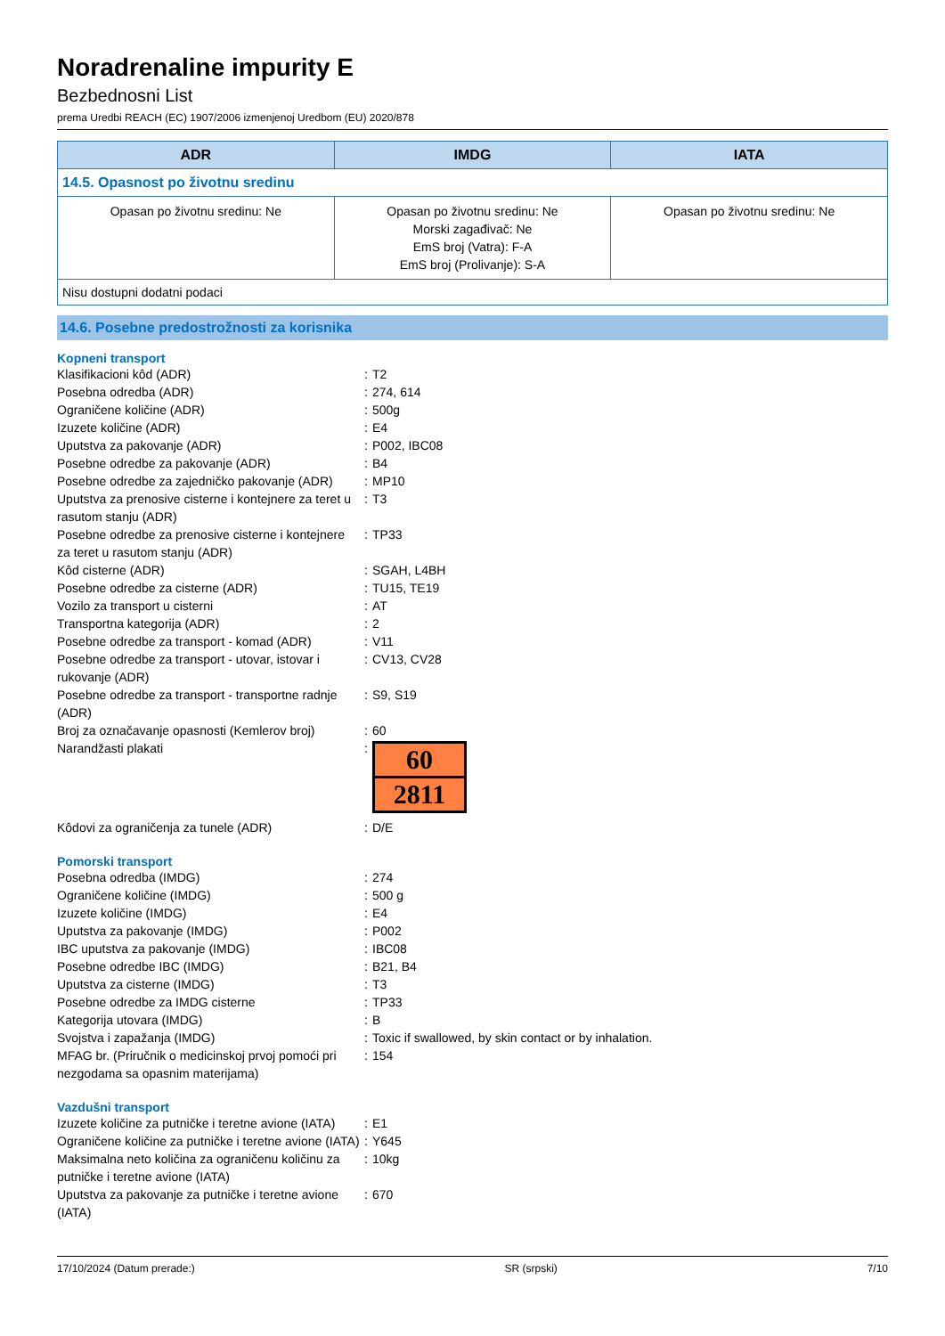Noradrenaline impurity E
Bezbednosni List
prema Uredbi REACH (EC) 1907/2006 izmenjenoj Uredbom (EU) 2020/878
| ADR | IMDG | IATA |
| --- | --- | --- |
| 14.5. Opasnost po životnu sredinu | | |
| Opasan po životnu sredinu: Ne | Opasan po životnu sredinu: Ne Morski zagađivač: Ne EmS broj (Vatra): F-A EmS broj (Prolivanje): S-A | Opasan po životnu sredinu: Ne |
| Nisu dostupni dodatni podaci | | |
14.6. Posebne predostrožnosti za korisnika
Kopneni transport
Klasifikacioni kôd (ADR) : T2
Posebna odredba (ADR) : 274, 614
Ograničene količine (ADR) : 500g
Izuzete količine (ADR) : E4
Uputstva za pakovanje (ADR) : P002, IBC08
Posebne odredbe za pakovanje (ADR) : B4
Posebne odredbe za zajedničko pakovanje (ADR)
: MP10
Uputstva za prenosive cisterne i kontejnere za teret u rasutom stanju (ADR)
: T3
Posebne odredbe za prenosive cisterne i kontejnere za teret u rasutom stanju (ADR)
: TP33
Kôd cisterne (ADR) : SGAH, L4BH
Posebne odredbe za cisterne (ADR) : TU15, TE19
Vozilo za transport u cisterni : AT
Transportna kategorija (ADR) : 2
Posebne odredbe za transport - komad (ADR)
: V11
Posebne odredbe za transport - utovar, istovar i rukovanje (ADR)
: CV13, CV28
Posebne odredbe za transport - transportne radnje (ADR)
: S9, S19
Broj za označavanje opasnosti (Kemlerov broj)
: 60
Narandžasti plakati :
60
2811
Kôdovi za ograničenja za tunele (ADR) : D/E
Pomorski transport
Posebna odredba (IMDG) : 274
Ograničene količine (IMDG) : 500 g
Izuzete količine (IMDG) : E4
Uputstva za pakovanje (IMDG) : P002
IBC uputstva za pakovanje (IMDG) : IBC08
Posebne odredbe IBC (IMDG) : B21, B4
Uputstva za cisterne (IMDG) : T3
Posebne odredbe za IMDG cisterne : TP33
Kategorija utovara (IMDG) : B
Svojstva i zapažanja (IMDG) : Toxic if swallowed, by skin contact or by inhalation.
MFAG br. (Priručnik o medicinskoj prvoj pomoći pri nezgodama sa opasnim materijama)
: 154
Vazdušni transport
Izuzete količine za putničke i teretne avione (IATA)
: E1
Ograničene količine za putničke i teretne avione (IATA)
: Y645
Maksimalna neto količina za ograničenu količinu za putničke i teretne avione (IATA)
: 10kg
Uputstva za pakovanje za putničke i teretne avione (IATA)
: 670
17/10/2024 (Datum prerade:) SR (srpski) 7/10